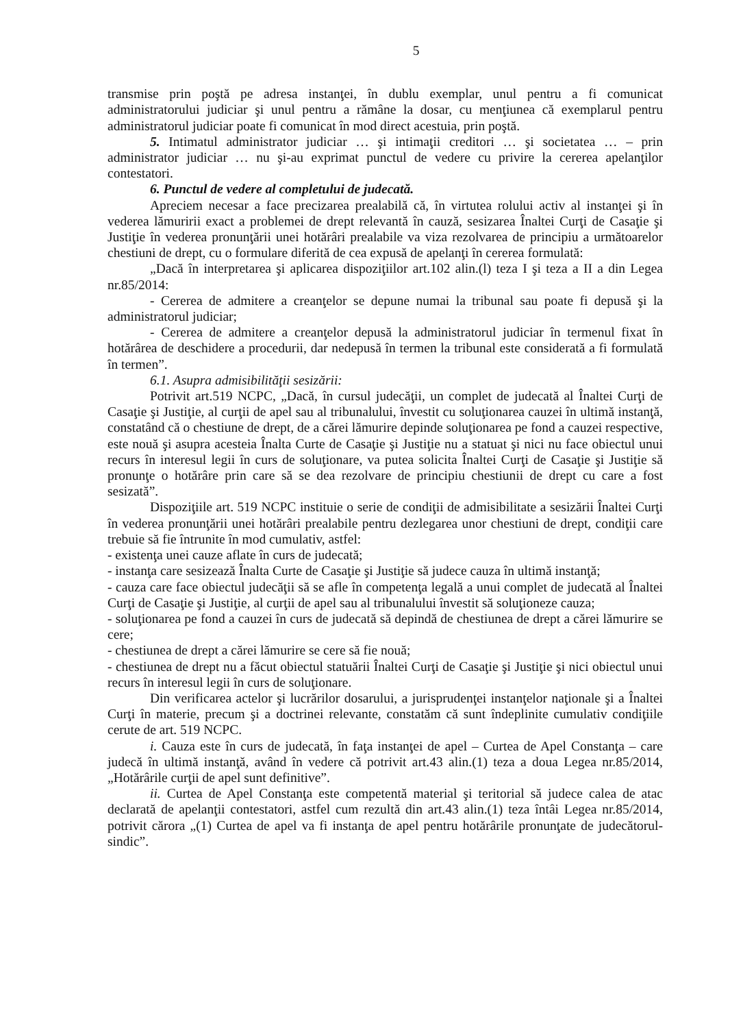5
transmise prin poştă pe adresa instanţei, în dublu exemplar, unul pentru a fi comunicat administratorului judiciar şi unul pentru a rămâne la dosar, cu menţiunea că exemplarul pentru administratorul judiciar poate fi comunicat în mod direct acestuia, prin poştă.
5. Intimatul administrator judiciar … şi intimaţii creditori … şi societatea … – prin administrator judiciar … nu şi-au exprimat punctul de vedere cu privire la cererea apelanţilor contestatori.
6. Punctul de vedere al completului de judecată.
Apreciem necesar a face precizarea prealabilă că, în virtutea rolului activ al instanţei şi în vederea lămuririi exact a problemei de drept relevantă în cauză, sesizarea Înaltei Curţi de Casaţie şi Justiţie în vederea pronunţării unei hotărâri prealabile va viza rezolvarea de principiu a următoarelor chestiuni de drept, cu o formulare diferită de cea expusă de apelanţi în cererea formulată:
„Dacă în interpretarea şi aplicarea dispoziţiilor art.102 alin.(l) teza I şi teza a II a din Legea nr.85/2014:
- Cererea de admitere a creanţelor se depune numai la tribunal sau poate fi depusă şi la administratorul judiciar;
- Cererea de admitere a creanţelor depusă la administratorul judiciar în termenul fixat în hotărârea de deschidere a procedurii, dar nedepusă în termen la tribunal este considerată a fi formulată în termen”.
6.1. Asupra admisibilităţii sesizării:
Potrivit art.519 NCPC, „Dacă, în cursul judecăţii, un complet de judecată al Înaltei Curţi de Casaţie şi Justiţie, al curţii de apel sau al tribunalului, învestit cu soluţionarea cauzei în ultimă instanţă, constatând că o chestiune de drept, de a cărei lămurire depinde soluţionarea pe fond a cauzei respective, este nouă şi asupra acesteia Înalta Curte de Casaţie şi Justiţie nu a statuat şi nici nu face obiectul unui recurs în interesul legii în curs de soluţionare, va putea solicita Înaltei Curţi de Casaţie şi Justiţie să pronunţe o hotărâre prin care să se dea rezolvare de principiu chestiunii de drept cu care a fost sesizată”.
Dispoziţiile art. 519 NCPC instituie o serie de condiţii de admisibilitate a sesizării Înaltei Curţi în vederea pronunţării unei hotărâri prealabile pentru dezlegarea unor chestiuni de drept, condiţii care trebuie să fie întrunite în mod cumulativ, astfel:
- existenţa unei cauze aflate în curs de judecată;
- instanţa care sesizează Înalta Curte de Casaţie şi Justiţie să judece cauza în ultimă instanţă;
- cauza care face obiectul judecăţii să se afle în competenţa legală a unui complet de judecată al Înaltei Curţi de Casaţie şi Justiţie, al curţii de apel sau al tribunalului învestit să soluţioneze cauza;
- soluţionarea pe fond a cauzei în curs de judecată să depindă de chestiunea de drept a cărei lămurire se cere;
- chestiunea de drept a cărei lămurire se cere să fie nouă;
- chestiunea de drept nu a făcut obiectul statuării Înaltei Curţi de Casaţie şi Justiţie şi nici obiectul unui recurs în interesul legii în curs de soluţionare.
Din verificarea actelor şi lucrărilor dosarului, a jurisprudenţei instanţelor naţionale şi a Înaltei Curţi în materie, precum şi a doctrinei relevante, constatăm că sunt îndeplinite cumulativ condiţiile cerute de art. 519 NCPC.
i. Cauza este în curs de judecată, în faţa instanţei de apel – Curtea de Apel Constanţa – care judecă în ultimă instanţă, având în vedere că potrivit art.43 alin.(1) teza a doua Legea nr.85/2014, „Hotărârile curţii de apel sunt definitive”.
ii. Curtea de Apel Constanţa este competentă material şi teritorial să judece calea de atac declarată de apelanţii contestatori, astfel cum rezultă din art.43 alin.(1) teza întâi Legea nr.85/2014, potrivit cărora „(1) Curtea de apel va fi instanţa de apel pentru hotărârile pronunţate de judecătorul-sindic”.